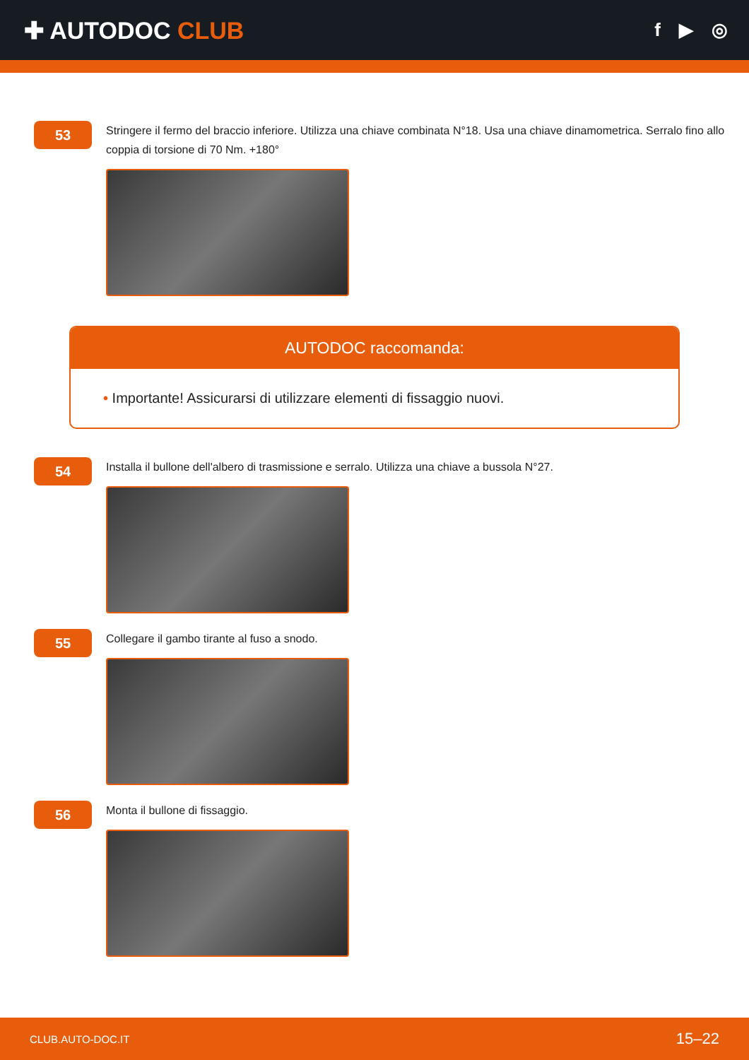✚ AUTODOC CLUB
f ▶ ◎
53
Stringere il fermo del braccio inferiore. Utilizza una chiave combinata N°18. Usa una chiave dinamometrica. Serralo fino allo coppia di torsione di 70 Nm. +180°
AUTODOC raccomanda:
• Importante! Assicurarsi di utilizzare elementi di fissaggio nuovi.
54
Installa il bullone dell'albero di trasmissione e serralo. Utilizza una chiave a bussola N°27.
55
Collegare il gambo tirante al fuso a snodo.
56
Monta il bullone di fissaggio.
CLUB.AUTO-DOC.IT 15–22